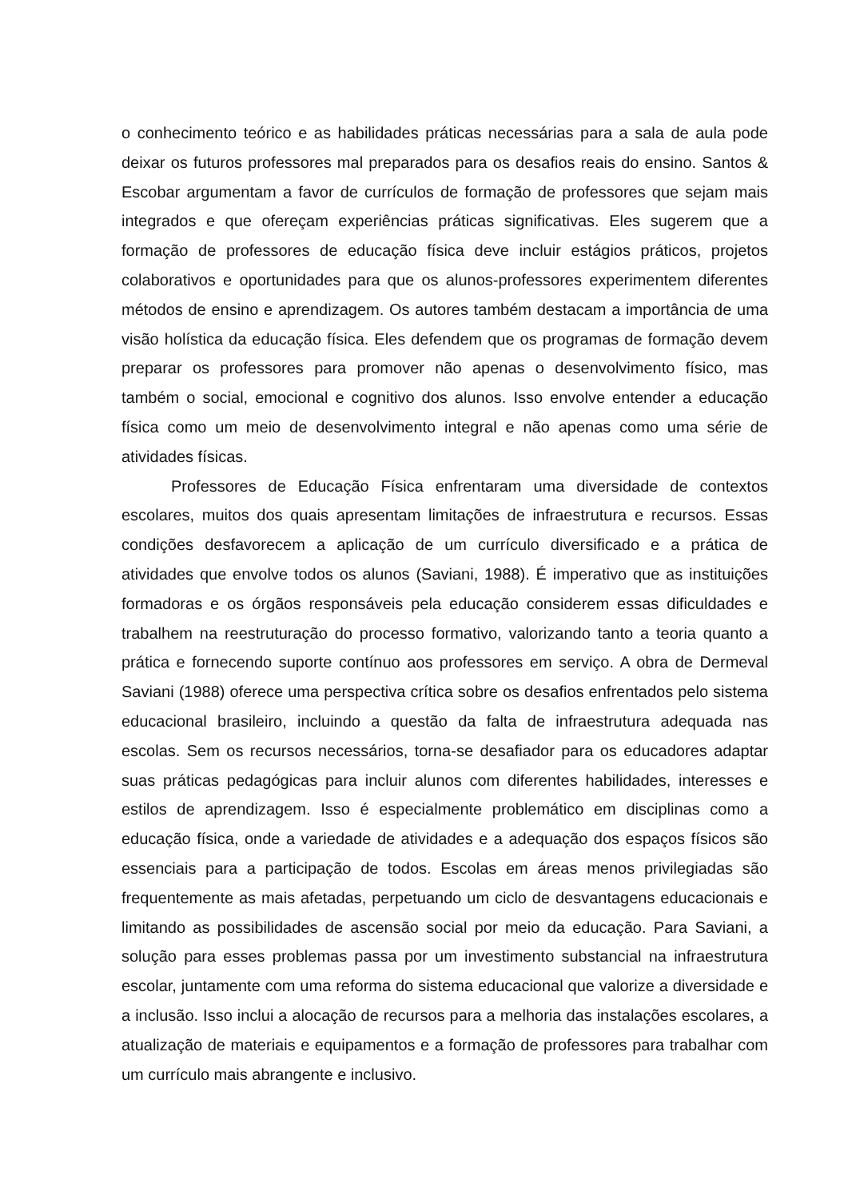o conhecimento teórico e as habilidades práticas necessárias para a sala de aula pode deixar os futuros professores mal preparados para os desafios reais do ensino. Santos & Escobar argumentam a favor de currículos de formação de professores que sejam mais integrados e que ofereçam experiências práticas significativas. Eles sugerem que a formação de professores de educação física deve incluir estágios práticos, projetos colaborativos e oportunidades para que os alunos-professores experimentem diferentes métodos de ensino e aprendizagem. Os autores também destacam a importância de uma visão holística da educação física. Eles defendem que os programas de formação devem preparar os professores para promover não apenas o desenvolvimento físico, mas também o social, emocional e cognitivo dos alunos. Isso envolve entender a educação física como um meio de desenvolvimento integral e não apenas como uma série de atividades físicas.
Professores de Educação Física enfrentaram uma diversidade de contextos escolares, muitos dos quais apresentam limitações de infraestrutura e recursos. Essas condições desfavorecem a aplicação de um currículo diversificado e a prática de atividades que envolve todos os alunos (Saviani, 1988). É imperativo que as instituições formadoras e os órgãos responsáveis pela educação considerem essas dificuldades e trabalhem na reestruturação do processo formativo, valorizando tanto a teoria quanto a prática e fornecendo suporte contínuo aos professores em serviço. A obra de Dermeval Saviani (1988) oferece uma perspectiva crítica sobre os desafios enfrentados pelo sistema educacional brasileiro, incluindo a questão da falta de infraestrutura adequada nas escolas. Sem os recursos necessários, torna-se desafiador para os educadores adaptar suas práticas pedagógicas para incluir alunos com diferentes habilidades, interesses e estilos de aprendizagem. Isso é especialmente problemático em disciplinas como a educação física, onde a variedade de atividades e a adequação dos espaços físicos são essenciais para a participação de todos. Escolas em áreas menos privilegiadas são frequentemente as mais afetadas, perpetuando um ciclo de desvantagens educacionais e limitando as possibilidades de ascensão social por meio da educação. Para Saviani, a solução para esses problemas passa por um investimento substancial na infraestrutura escolar, juntamente com uma reforma do sistema educacional que valorize a diversidade e a inclusão. Isso inclui a alocação de recursos para a melhoria das instalações escolares, a atualização de materiais e equipamentos e a formação de professores para trabalhar com um currículo mais abrangente e inclusivo.